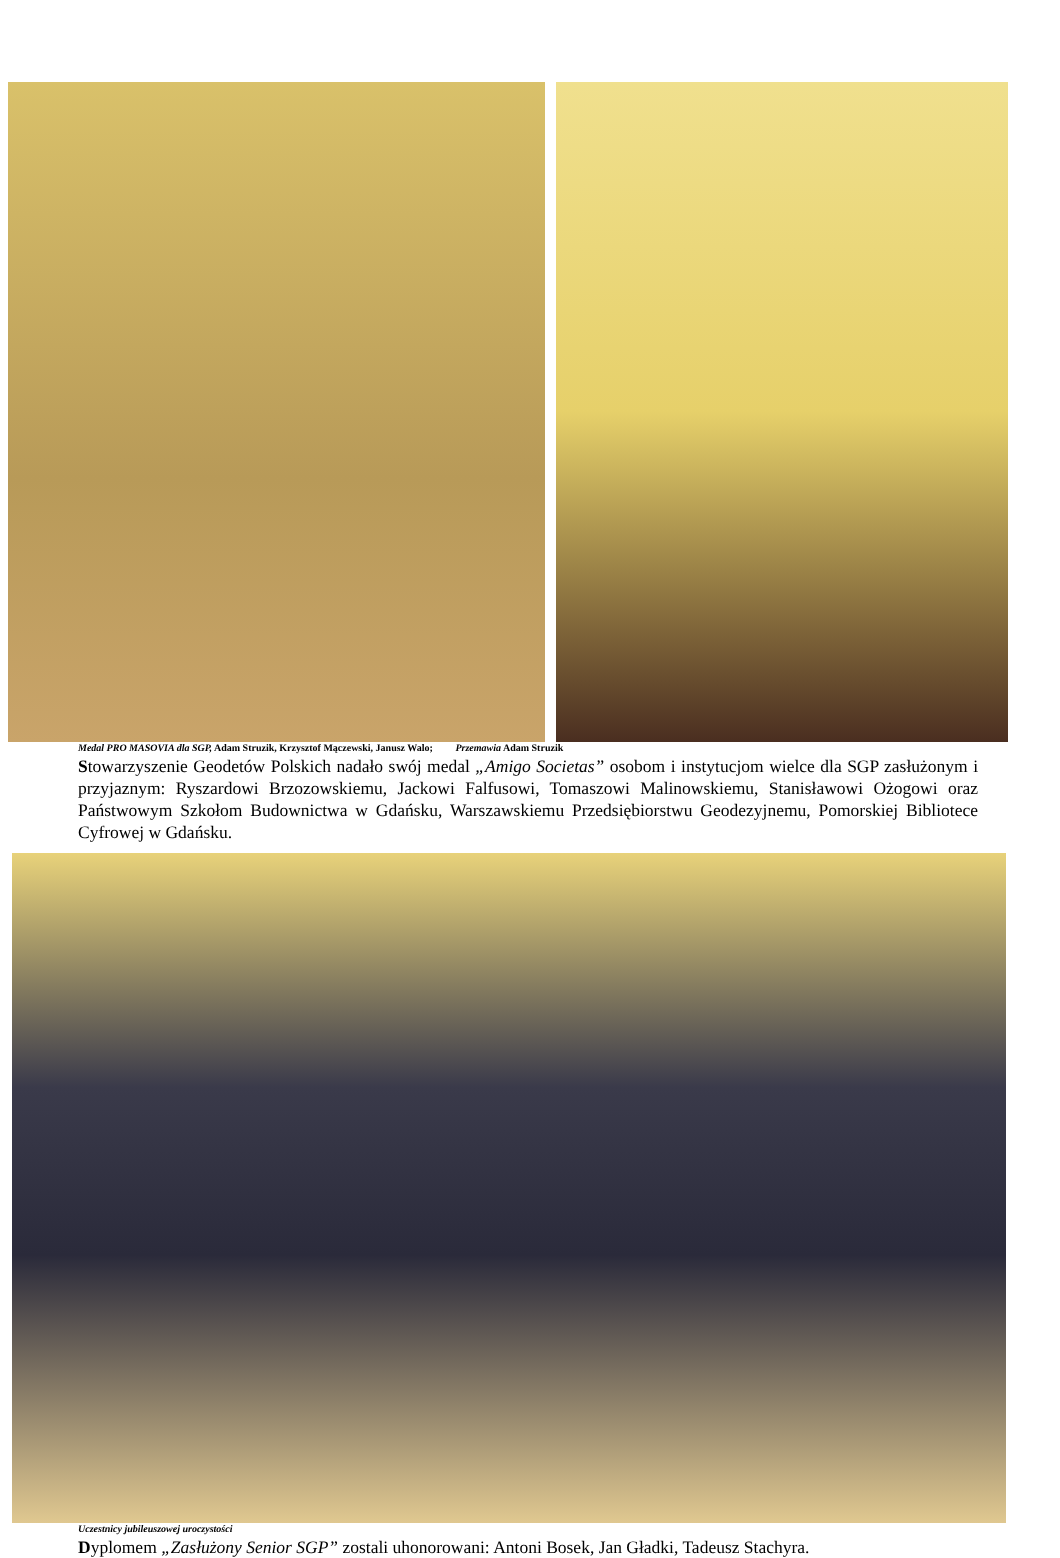Medal PRO MASOVIA dla SGP, Adam Struzik, Krzysztof Mączewski, Janusz Walo; Przemawia Adam Struzik
Stowarzyszenie Geodetów Polskich nadało swój medal „Amigo Societas” osobom i instytucjom wielce dla SGP zasłużonym i przyjaznym: Ryszardowi Brzozowskiemu, Jackowi Falfusowi, Tomaszowi Malinowskiemu, Stanisławowi Ożogowi oraz Państwowym Szkołom Budownictwa w Gdańsku, Warszawskiemu Przedsiębiorstwu Geodezyjnemu, Pomorskiej Bibliotece Cyfrowej w Gdańsku.
Uczestnicy jubileuszowej uroczystości
Dyplomem „Zasłużony Senior SGP” zostali uhonorowani: Antoni Bosek, Jan Gładki, Tadeusz Stachyra.